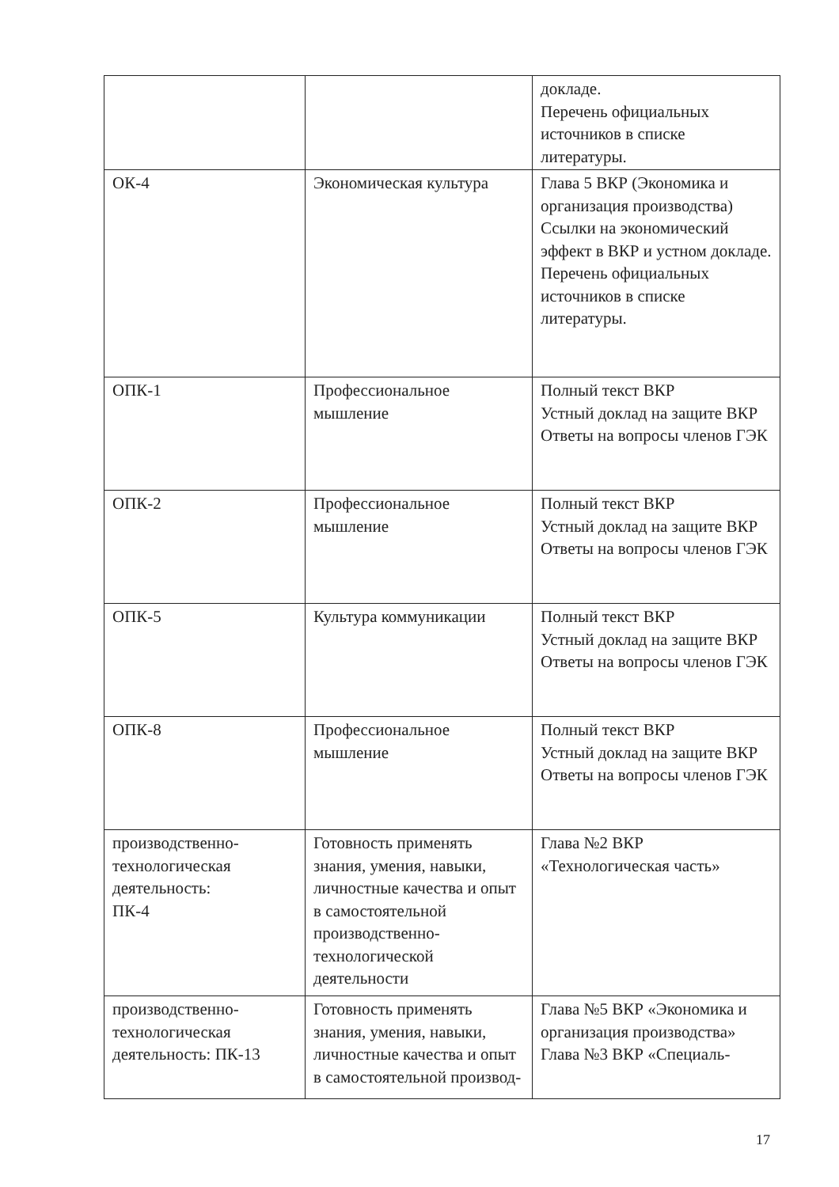| | | докладе. Перечень официальных источников в списке литературы. |
| ОК-4 | Экономическая культура | Глава 5 ВКР (Экономика и организация производства) Ссылки на экономический эффект в ВКР и устном докладе. Перечень официальных источников в списке литературы. |
| ОПК-1 | Профессиональное мышление | Полный текст ВКР Устный доклад на защите ВКР Ответы на вопросы членов ГЭК |
| ОПК-2 | Профессиональное мышление | Полный текст ВКР Устный доклад на защите ВКР Ответы на вопросы членов ГЭК |
| ОПК-5 | Культура коммуникации | Полный текст ВКР Устный доклад на защите ВКР Ответы на вопросы членов ГЭК |
| ОПК-8 | Профессиональное мышление | Полный текст ВКР Устный доклад на защите ВКР Ответы на вопросы членов ГЭК |
| производственно-технологическая деятельность: ПК-4 | Готовность применять знания, умения, навыки, личностные качества и опыт в самостоятельной производственно-технологической деятельности | Глава №2 ВКР «Технологическая часть» |
| производственно-технологическая деятельность: ПК-13 | Готовность применять знания, умения, навыки, личностные качества и опыт в самостоятельной производ- | Глава №5 ВКР «Экономика и организация производства» Глава №3 ВКР «Специаль- |
17